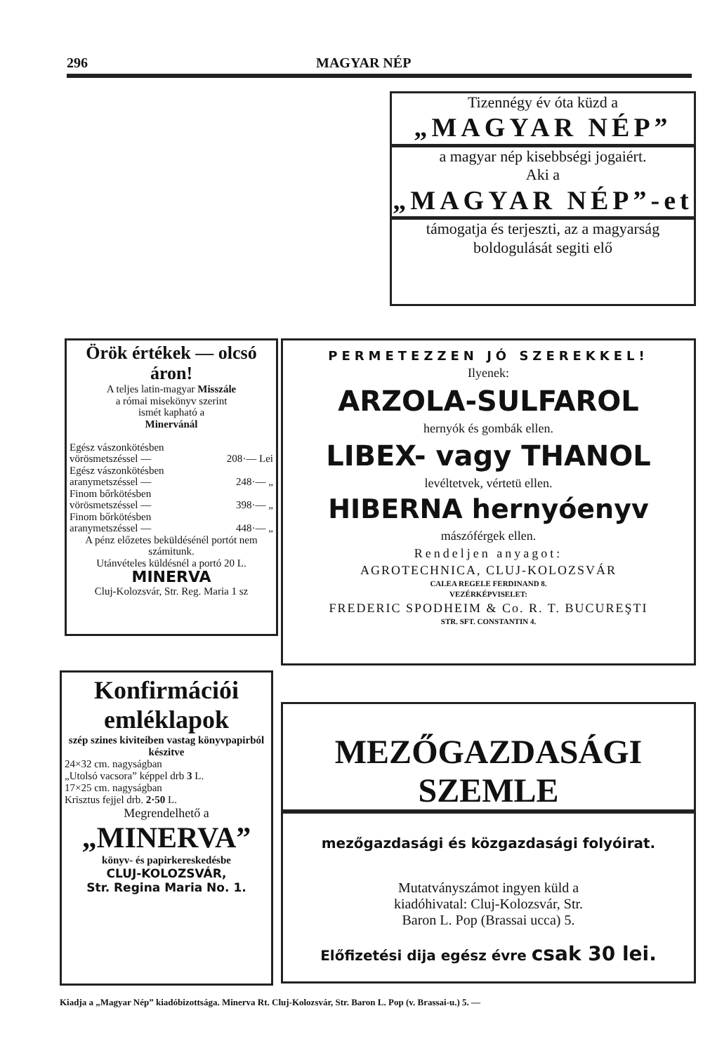296 MAGYAR NÉP
Tizennégy év óta küzd a
„MAGYAR NÉP”
a magyar nép kisebbségi jogaiért.
Aki a
„MAGYAR NÉP”-et
támogatja és terjeszti, az a magyarság boldogulását segiti elő
Örök értékek — olcsó áron!
A teljes latin-magyar Misszále
a római misekönyv szerint
ismét kapható a
Minervánál
Egész vászonkötésben
vörösmetszéssel —
208·— Lei
Egész vászonkötésben
aranymetszéssel —
248·— „
Finom bőrkötésben
vörösmetszéssel —
398·— „
Finom bőrkötésben
aranymetszéssel —
448·— „
A pénz előzetes beküldésénél portót nem számitunk.
Utánvételes küldésnél a portó 20 L.
MINERVA
Cluj-Kolozsvár, Str. Reg. Maria 1 sz
PERMETEZZEN JÓ SZEREKKEL!
Ilyenek:
ARZOLA-SULFAROL
hernyók és gombák ellen.
LIBEX- vagy THANOL
levéltetvek, vértetü ellen.
HIBERNA hernyóenyv
mászóférgek ellen.
Rendeljen anyagot:
AGROTECHNICA, CLUJ-KOLOZSVÁR
CALEA REGELE FERDINAND 8.
VEZÉRKÉPVISELET:
FREDERIC SPODHEIM & Co. R. T. BUCUREŞTI
STR. SFT. CONSTANTIN 4.
Konfirmációi emléklapok
szép szines kiviteiben vastag könyvpapirból készitve
24×32 cm. nagyságban
„Utolsó vacsora” képpel drb 3 L.
17×25 cm. nagyságban
Krisztus fejjel drb. 2·50 L.
Megrendelhető a
„MINERVA”
könyv- és papirkereskedésbe
CLUJ-KOLOZSVÁR,
Str. Regina Maria No. 1.
MEZŐGAZDASÁGI SZEMLE
mezőgazdasági és közgazdasági folyóirat.
Mutatványszámot ingyen küld a
kiadóhivatal: Cluj-Kolozsvár, Str.
Baron L. Pop (Brassai ucca) 5.
Előfizetési dija egész évre csak 30 lei.
Kiadja a „Magyar Nép” kiadóbizottsága. Minerva Rt. Cluj-Kolozsvár, Str. Baron L. Pop (v. Brassai-u.) 5. —